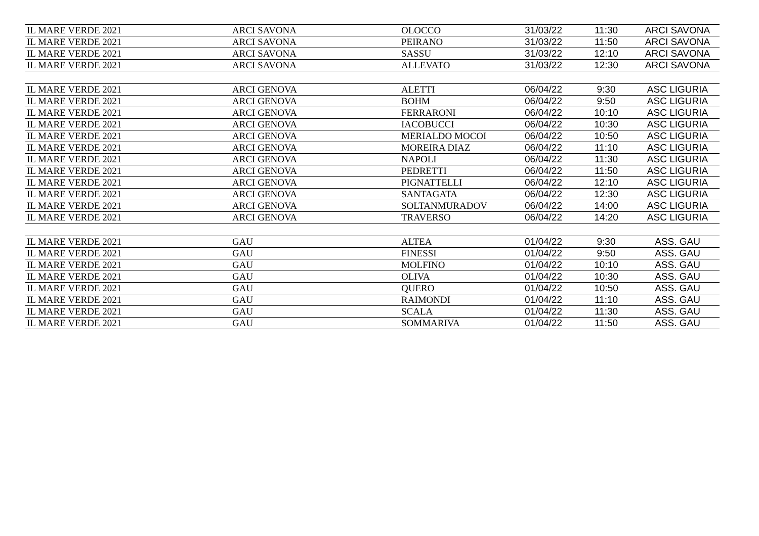| IL MARE VERDE 2021 | ARCI SAVONA | OLOCCO | 31/03/22 | 11:30 | ARCI SAVONA |
| IL MARE VERDE 2021 | ARCI SAVONA | PEIRANO | 31/03/22 | 11:50 | ARCI SAVONA |
| IL MARE VERDE 2021 | ARCI SAVONA | SASSU | 31/03/22 | 12:10 | ARCI SAVONA |
| IL MARE VERDE 2021 | ARCI SAVONA | ALLEVATO | 31/03/22 | 12:30 | ARCI SAVONA |
| IL MARE VERDE 2021 | ARCI GENOVA | ALETTI | 06/04/22 | 9:30 | ASC LIGURIA |
| IL MARE VERDE 2021 | ARCI GENOVA | BOHM | 06/04/22 | 9:50 | ASC LIGURIA |
| IL MARE VERDE 2021 | ARCI GENOVA | FERRARONI | 06/04/22 | 10:10 | ASC LIGURIA |
| IL MARE VERDE 2021 | ARCI GENOVA | IACOBUCCI | 06/04/22 | 10:30 | ASC LIGURIA |
| IL MARE VERDE 2021 | ARCI GENOVA | MERIALDO MOCOI | 06/04/22 | 10:50 | ASC LIGURIA |
| IL MARE VERDE 2021 | ARCI GENOVA | MOREIRA DIAZ | 06/04/22 | 11:10 | ASC LIGURIA |
| IL MARE VERDE 2021 | ARCI GENOVA | NAPOLI | 06/04/22 | 11:30 | ASC LIGURIA |
| IL MARE VERDE 2021 | ARCI GENOVA | PEDRETTI | 06/04/22 | 11:50 | ASC LIGURIA |
| IL MARE VERDE 2021 | ARCI GENOVA | PIGNATTELLI | 06/04/22 | 12:10 | ASC LIGURIA |
| IL MARE VERDE 2021 | ARCI GENOVA | SANTAGATA | 06/04/22 | 12:30 | ASC LIGURIA |
| IL MARE VERDE 2021 | ARCI GENOVA | SOLTANMURADOV | 06/04/22 | 14:00 | ASC LIGURIA |
| IL MARE VERDE 2021 | ARCI GENOVA | TRAVERSO | 06/04/22 | 14:20 | ASC LIGURIA |
| IL MARE VERDE 2021 | GAU | ALTEA | 01/04/22 | 9:30 | ASS. GAU |
| IL MARE VERDE 2021 | GAU | FINESSI | 01/04/22 | 9:50 | ASS. GAU |
| IL MARE VERDE 2021 | GAU | MOLFINO | 01/04/22 | 10:10 | ASS. GAU |
| IL MARE VERDE 2021 | GAU | OLIVA | 01/04/22 | 10:30 | ASS. GAU |
| IL MARE VERDE 2021 | GAU | QUERO | 01/04/22 | 10:50 | ASS. GAU |
| IL MARE VERDE 2021 | GAU | RAIMONDI | 01/04/22 | 11:10 | ASS. GAU |
| IL MARE VERDE 2021 | GAU | SCALA | 01/04/22 | 11:30 | ASS. GAU |
| IL MARE VERDE 2021 | GAU | SOMMARIVA | 01/04/22 | 11:50 | ASS. GAU |